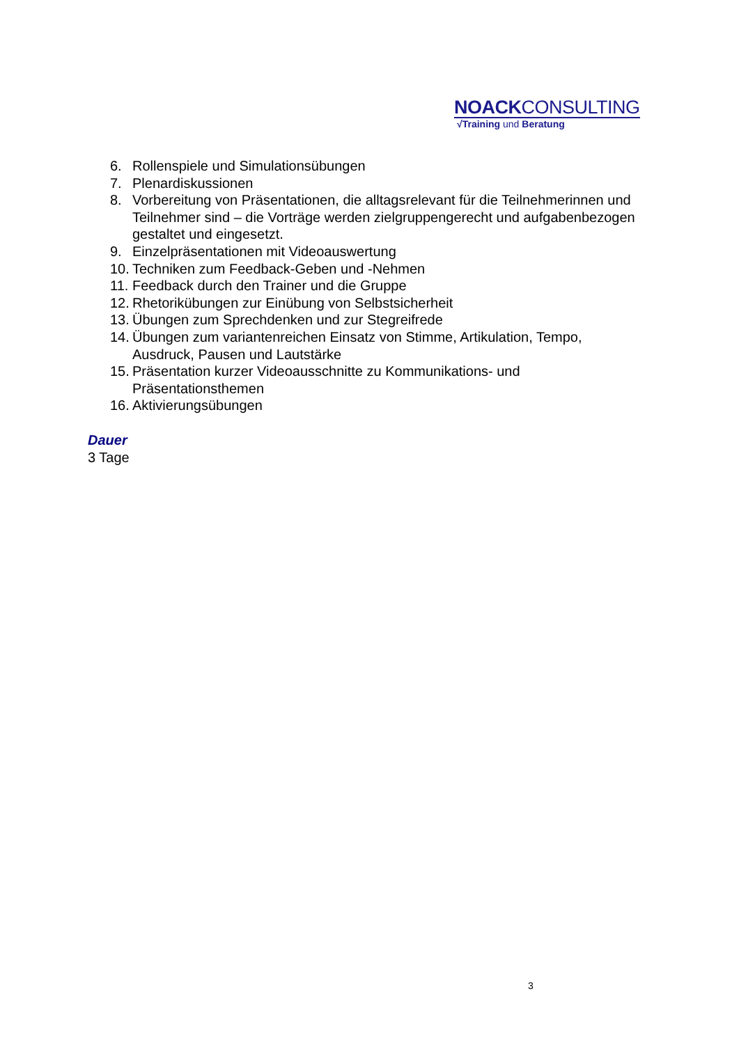NOACKCONSULTING
√Training und Beratung
6. Rollenspiele und Simulationsübungen
7. Plenardiskussionen
8. Vorbereitung von Präsentationen, die alltagsrelevant für die Teilnehmerinnen und Teilnehmer sind – die Vorträge werden zielgruppengerecht und aufgabenbezogen gestaltet und eingesetzt.
9. Einzelpräsentationen mit Videoauswertung
10. Techniken zum Feedback-Geben und -Nehmen
11. Feedback durch den Trainer und die Gruppe
12. Rhetorikübungen zur Einübung von Selbstsicherheit
13. Übungen zum Sprechdenken und zur Stegreifrede
14. Übungen zum variantenreichen Einsatz von Stimme, Artikulation, Tempo, Ausdruck, Pausen und Lautstärke
15. Präsentation kurzer Videoausschnitte zu Kommunikations- und Präsentationsthemen
16. Aktivierungsübungen
Dauer
3 Tage
3